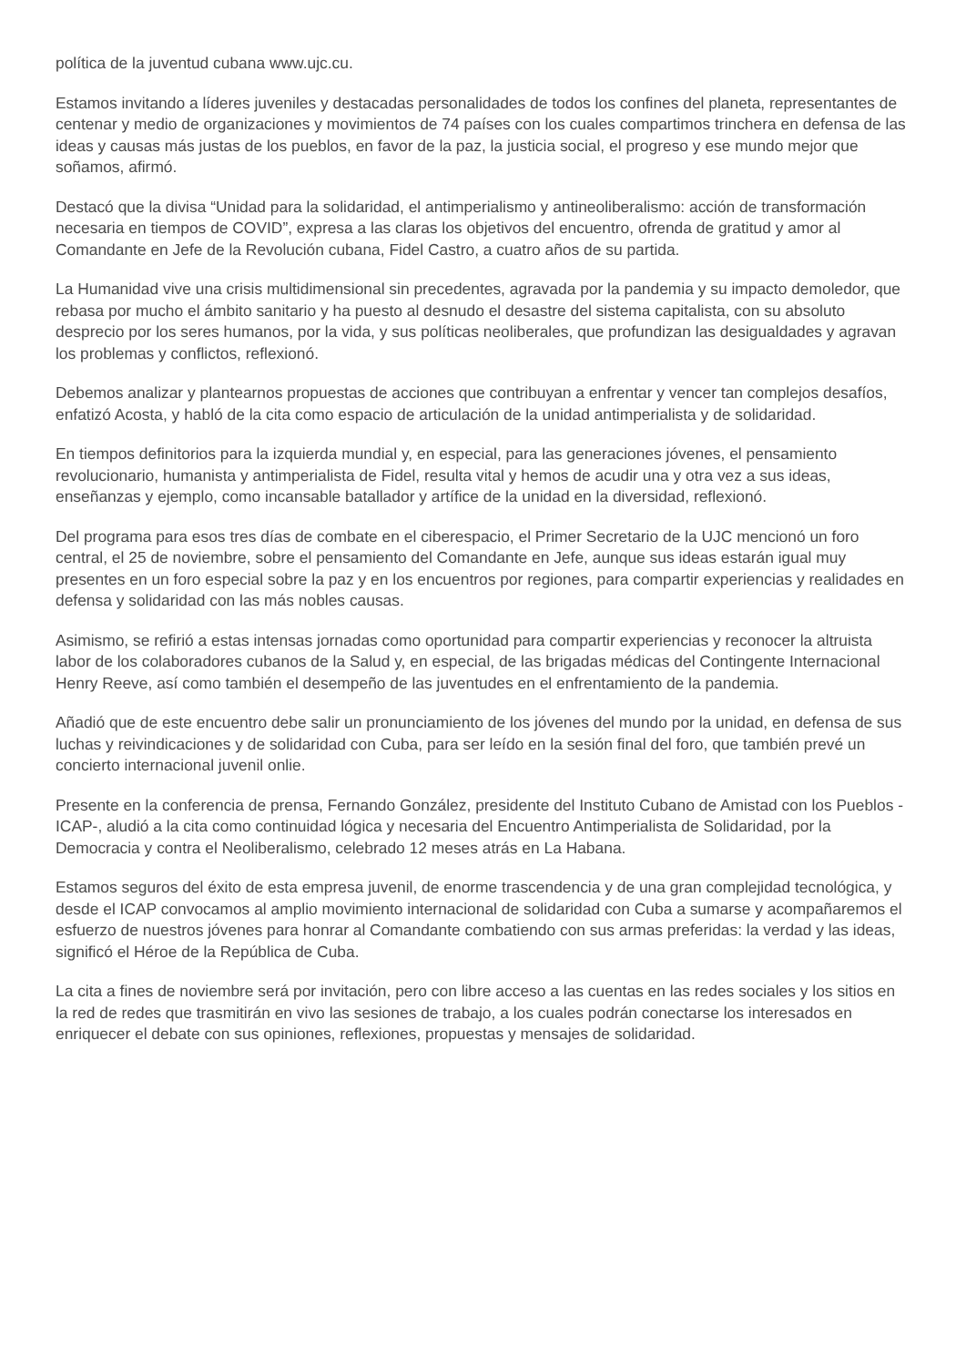política de la juventud cubana www.ujc.cu.
Estamos invitando a líderes juveniles y destacadas personalidades de todos los confines del planeta, representantes de centenar y medio de organizaciones y movimientos de 74 países con los cuales compartimos trinchera en defensa de las ideas y causas más justas de los pueblos, en favor de la paz, la justicia social, el progreso y ese mundo mejor que soñamos, afirmó.
Destacó que la divisa “Unidad para la solidaridad, el antimperialismo y antineoliberalismo: acción de transformación necesaria en tiempos de COVID”, expresa a las claras los objetivos del encuentro, ofrenda de gratitud y amor al Comandante en Jefe de la Revolución cubana, Fidel Castro, a cuatro años de su partida.
La Humanidad vive una crisis multidimensional sin precedentes, agravada por la pandemia y su impacto demoledor, que rebasa por mucho el ámbito sanitario y ha puesto al desnudo el desastre del sistema capitalista, con su absoluto desprecio por los seres humanos, por la vida, y sus políticas neoliberales, que profundizan las desigualdades y agravan los problemas y conflictos, reflexionó.
Debemos analizar y plantearnos propuestas de acciones que contribuyan a enfrentar y vencer tan complejos desafíos, enfatizó Acosta, y habló de la cita como espacio de articulación de la unidad antimperialista y de solidaridad.
En tiempos definitorios para la izquierda mundial y, en especial, para las generaciones jóvenes, el pensamiento revolucionario, humanista y antimperialista de Fidel, resulta vital y hemos de acudir una y otra vez a sus ideas, enseñanzas y ejemplo, como incansable batallador y artífice de la unidad en la diversidad, reflexionó.
Del programa para esos tres días de combate en el ciberespacio, el Primer Secretario de la UJC mencionó un foro central, el 25 de noviembre, sobre el pensamiento del Comandante en Jefe, aunque sus ideas estarán igual muy presentes en un foro especial sobre la paz y en los encuentros por regiones, para compartir experiencias y realidades en defensa y solidaridad con las más nobles causas.
Asimismo, se refirió a estas intensas jornadas como oportunidad para compartir experiencias y reconocer la altruista labor de los colaboradores cubanos de la Salud y, en especial, de las brigadas médicas del Contingente Internacional Henry Reeve, así como también el desempeño de las juventudes en el enfrentamiento de la pandemia.
Añadió que de este encuentro debe salir un pronunciamiento de los jóvenes del mundo por la unidad, en defensa de sus luchas y reivindicaciones y de solidaridad con Cuba, para ser leído en la sesión final del foro, que también prevé un concierto internacional juvenil onlie.
Presente en la conferencia de prensa, Fernando González, presidente del Instituto Cubano de Amistad con los Pueblos -ICAP-, aludió a la cita como continuidad lógica y necesaria del Encuentro Antimperialista de Solidaridad, por la Democracia y contra el Neoliberalismo, celebrado 12 meses atrás en La Habana.
Estamos seguros del éxito de esta empresa juvenil, de enorme trascendencia y de una gran complejidad tecnológica, y desde el ICAP convocamos al amplio movimiento internacional de solidaridad con Cuba a sumarse y acompañaremos el esfuerzo de nuestros jóvenes para honrar al Comandante combatiendo con sus armas preferidas: la verdad y las ideas, significó el Héroe de la República de Cuba.
La cita a fines de noviembre será por invitación, pero con libre acceso a las cuentas en las redes sociales y los sitios en la red de redes que trasmitirán en vivo las sesiones de trabajo, a los cuales podrán conectarse los interesados en enriquecer el debate con sus opiniones, reflexiones, propuestas y mensajes de solidaridad.